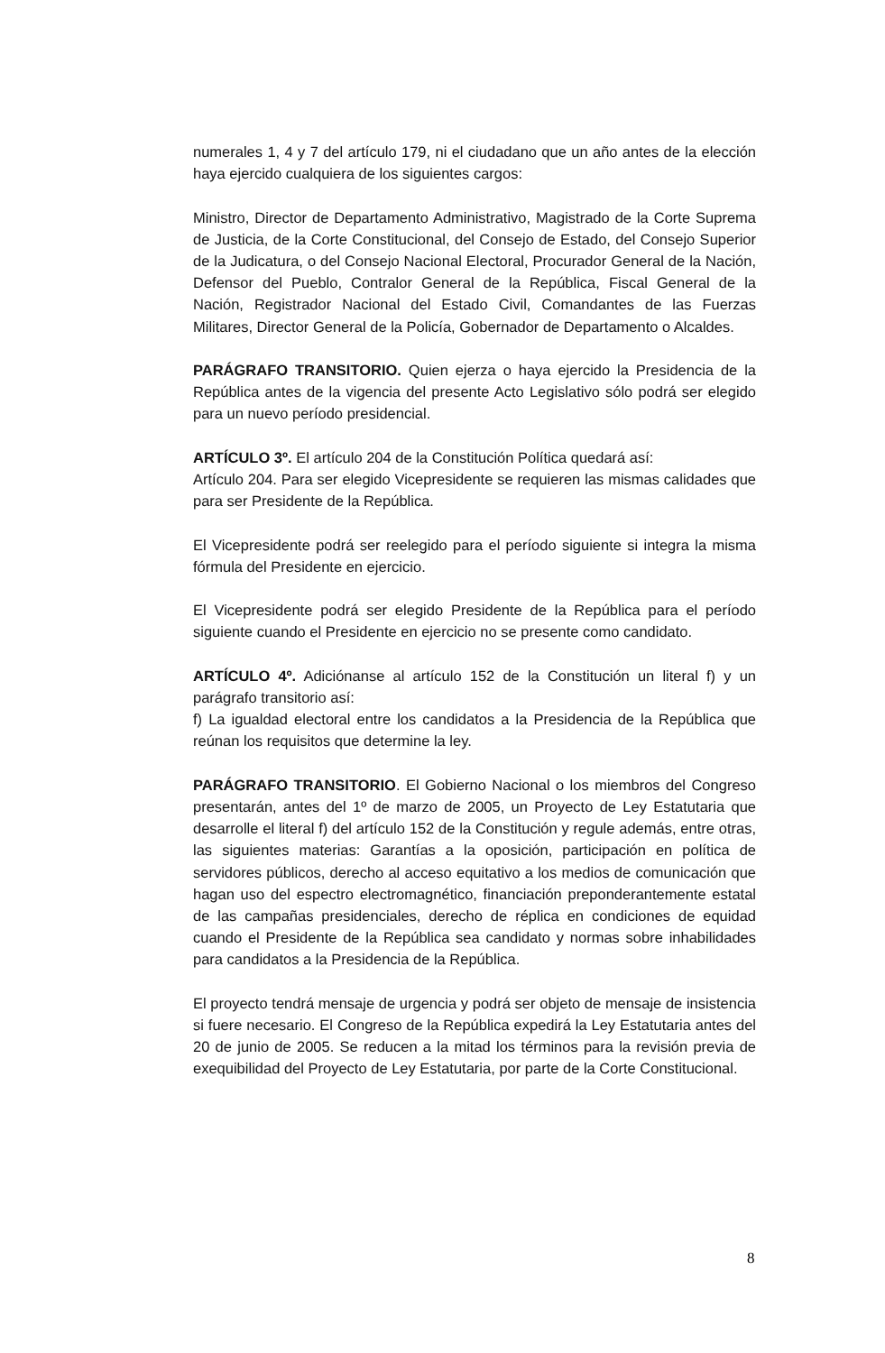numerales 1, 4 y 7 del artículo 179, ni el ciudadano que un año antes de la elección haya ejercido cualquiera de los siguientes cargos:
Ministro, Director de Departamento Administrativo, Magistrado de la Corte Suprema de Justicia, de la Corte Constitucional, del Consejo de Estado, del Consejo Superior de la Judicatura, o del Consejo Nacional Electoral, Procurador General de la Nación, Defensor del Pueblo, Contralor General de la República, Fiscal General de la Nación, Registrador Nacional del Estado Civil, Comandantes de las Fuerzas Militares, Director General de la Policía, Gobernador de Departamento o Alcaldes.
PARÁGRAFO TRANSITORIO. Quien ejerza o haya ejercido la Presidencia de la República antes de la vigencia del presente Acto Legislativo sólo podrá ser elegido para un nuevo período presidencial.
ARTÍCULO 3º. El artículo 204 de la Constitución Política quedará así:
Artículo 204. Para ser elegido Vicepresidente se requieren las mismas calidades que para ser Presidente de la República.
El Vicepresidente podrá ser reelegido para el período siguiente si integra la misma fórmula del Presidente en ejercicio.
El Vicepresidente podrá ser elegido Presidente de la República para el período siguiente cuando el Presidente en ejercicio no se presente como candidato.
ARTÍCULO 4º. Adiciónanse al artículo 152 de la Constitución un literal f) y un parágrafo transitorio así:
f) La igualdad electoral entre los candidatos a la Presidencia de la República que reúnan los requisitos que determine la ley.
PARÁGRAFO TRANSITORIO. El Gobierno Nacional o los miembros del Congreso presentarán, antes del 1º de marzo de 2005, un Proyecto de Ley Estatutaria que desarrolle el literal f) del artículo 152 de la Constitución y regule además, entre otras, las siguientes materias: Garantías a la oposición, participación en política de servidores públicos, derecho al acceso equitativo a los medios de comunicación que hagan uso del espectro electromagnético, financiación preponderantemente estatal de las campañas presidenciales, derecho de réplica en condiciones de equidad cuando el Presidente de la República sea candidato y normas sobre inhabilidades para candidatos a la Presidencia de la República.
El proyecto tendrá mensaje de urgencia y podrá ser objeto de mensaje de insistencia si fuere necesario. El Congreso de la República expedirá la Ley Estatutaria antes del 20 de junio de 2005. Se reducen a la mitad los términos para la revisión previa de exequibilidad del Proyecto de Ley Estatutaria, por parte de la Corte Constitucional.
8